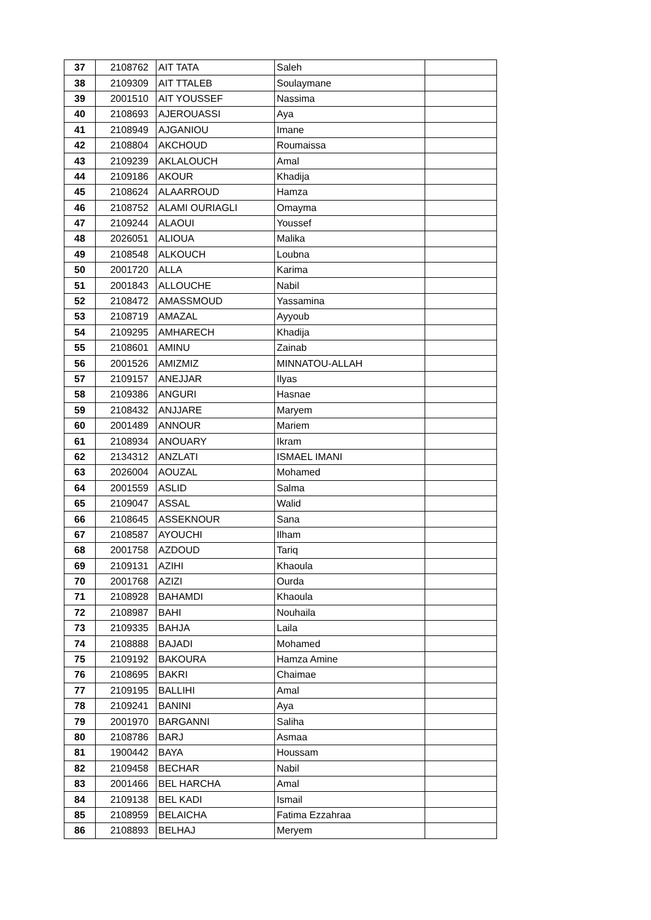| 37 | 2108762 | AIT TATA | Saleh | |
| 38 | 2109309 | AIT TTALEB | Soulaymane | |
| 39 | 2001510 | AIT YOUSSEF | Nassima | |
| 40 | 2108693 | AJEROUASSI | Aya | |
| 41 | 2108949 | AJGANIOU | Imane | |
| 42 | 2108804 | AKCHOUD | Roumaissa | |
| 43 | 2109239 | AKLALOUCH | Amal | |
| 44 | 2109186 | AKOUR | Khadija | |
| 45 | 2108624 | ALAARROUD | Hamza | |
| 46 | 2108752 | ALAMI OURIAGLI | Omayma | |
| 47 | 2109244 | ALAOUI | Youssef | |
| 48 | 2026051 | ALIOUA | Malika | |
| 49 | 2108548 | ALKOUCH | Loubna | |
| 50 | 2001720 | ALLA | Karima | |
| 51 | 2001843 | ALLOUCHE | Nabil | |
| 52 | 2108472 | AMASSMOUD | Yassamina | |
| 53 | 2108719 | AMAZAL | Ayyoub | |
| 54 | 2109295 | AMHARECH | Khadija | |
| 55 | 2108601 | AMINU | Zainab | |
| 56 | 2001526 | AMIZMIZ | MINNATOU-ALLAH | |
| 57 | 2109157 | ANEJJAR | Ilyas | |
| 58 | 2109386 | ANGURI | Hasnae | |
| 59 | 2108432 | ANJJARE | Maryem | |
| 60 | 2001489 | ANNOUR | Mariem | |
| 61 | 2108934 | ANOUARY | Ikram | |
| 62 | 2134312 | ANZLATI | ISMAEL IMANI | |
| 63 | 2026004 | AOUZAL | Mohamed | |
| 64 | 2001559 | ASLID | Salma | |
| 65 | 2109047 | ASSAL | Walid | |
| 66 | 2108645 | ASSEKNOUR | Sana | |
| 67 | 2108587 | AYOUCHI | Ilham | |
| 68 | 2001758 | AZDOUD | Tariq | |
| 69 | 2109131 | AZIHI | Khaoula | |
| 70 | 2001768 | AZIZI | Ourda | |
| 71 | 2108928 | BAHAMDI | Khaoula | |
| 72 | 2108987 | BAHI | Nouhaila | |
| 73 | 2109335 | BAHJA | Laila | |
| 74 | 2108888 | BAJADI | Mohamed | |
| 75 | 2109192 | BAKOURA | Hamza Amine | |
| 76 | 2108695 | BAKRI | Chaimae | |
| 77 | 2109195 | BALLIHI | Amal | |
| 78 | 2109241 | BANINI | Aya | |
| 79 | 2001970 | BARGANNI | Saliha | |
| 80 | 2108786 | BARJ | Asmaa | |
| 81 | 1900442 | BAYA | Houssam | |
| 82 | 2109458 | BECHAR | Nabil | |
| 83 | 2001466 | BEL HARCHA | Amal | |
| 84 | 2109138 | BEL KADI | Ismail | |
| 85 | 2108959 | BELAICHA | Fatima Ezzahraa | |
| 86 | 2108893 | BELHAJ | Meryem | |